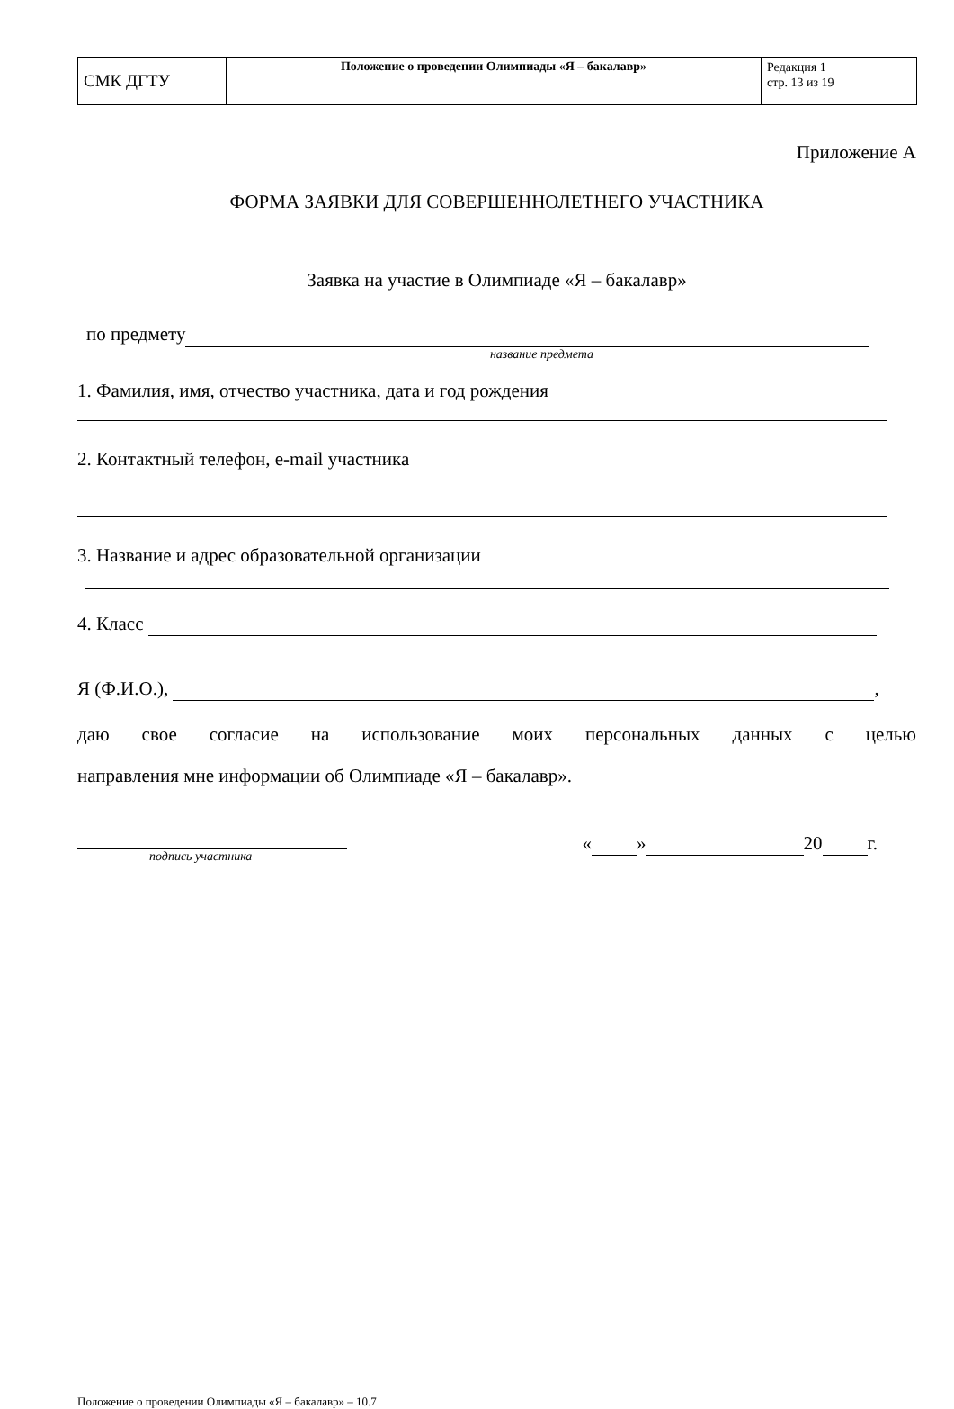| СМК ДГТУ | Положение о проведении Олимпиады «Я – бакалавр» | Редакция 1 стр. 13 из 19 |
Приложение А
ФОРМА ЗАЯВКИ ДЛЯ СОВЕРШЕННОЛЕТНЕГО УЧАСТНИКА
Заявка на участие в Олимпиаде «Я – бакалавр»
по предмету
название предмета
1. Фамилия, имя, отчество участника, дата и год рождения
2. Контактный телефон, e-mail участника
3. Название и адрес образовательной организации
4. Класс
Я (Ф.И.О.), ,
даю свое согласие на использование моих персональных данных с целью
направления мне информации об Олимпиаде «Я – бакалавр».
подпись участника
« » 20 г.
Положение о проведении Олимпиады «Я – бакалавр» – 10.7